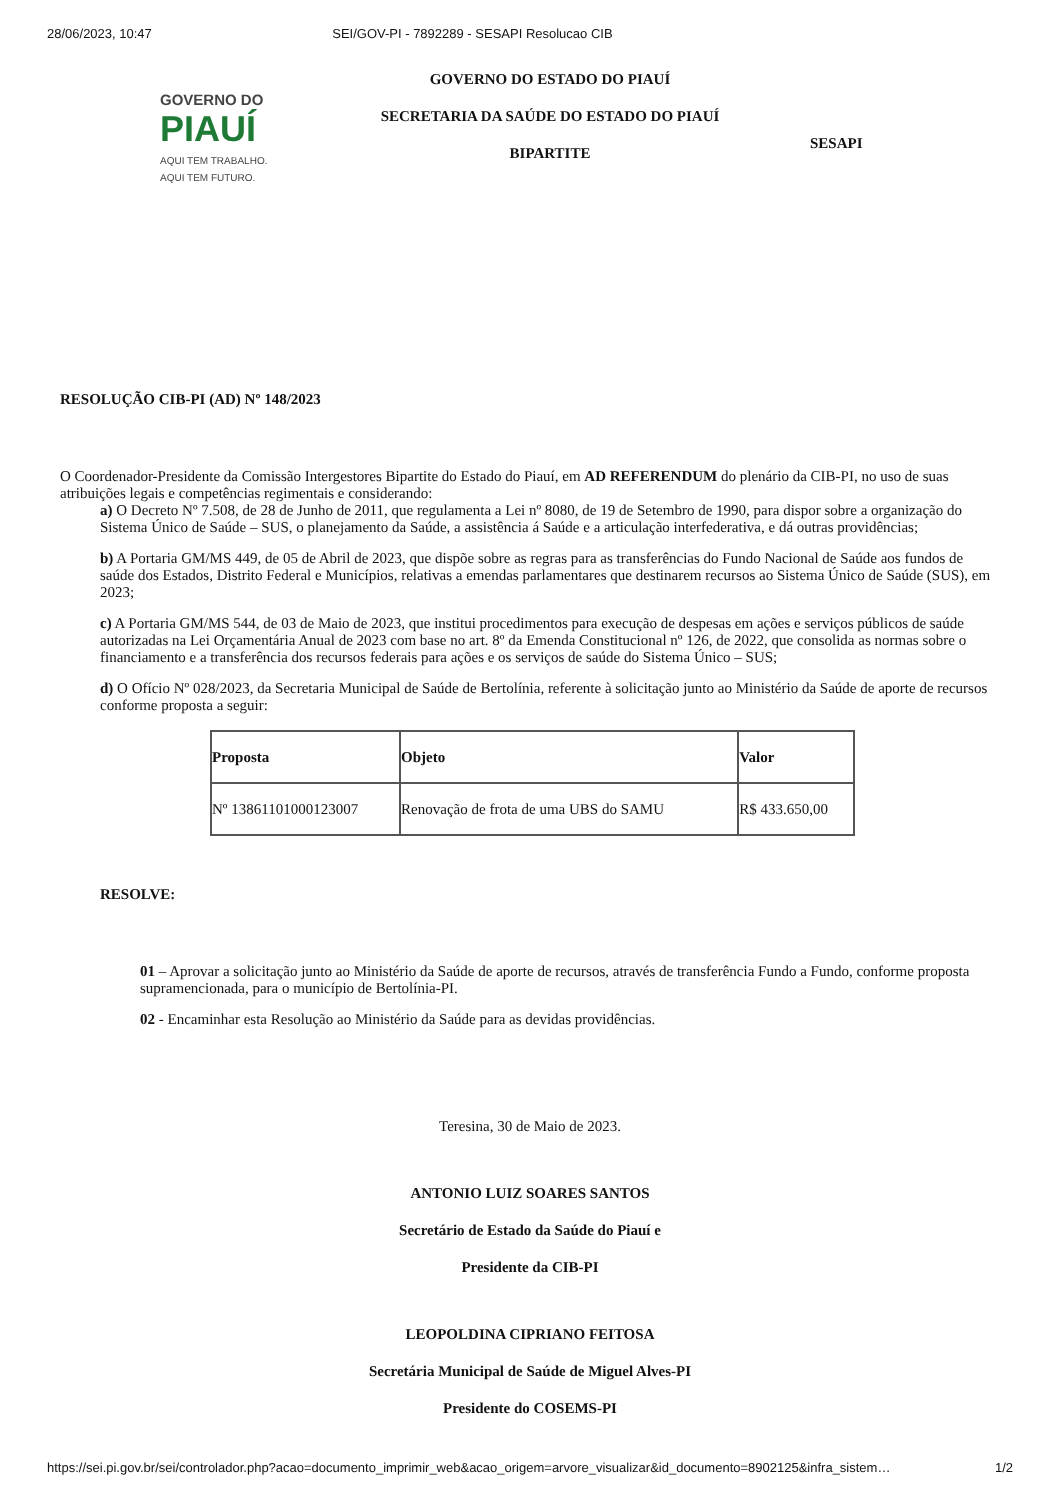28/06/2023, 10:47 SEI/GOV-PI - 7892289 - SESAPI Resolucao CIB
GOVERNO DO
PIAUÍ
AQUI TEM TRABALHO.
AQUI TEM FUTURO.
GOVERNO DO ESTADO DO PIAUÍ
SECRETARIA DA SAÚDE DO ESTADO DO PIAUÍ
BIPARTITE
SESAPI
RESOLUÇÃO CIB-PI (AD) Nº 148/2023
O Coordenador-Presidente da Comissão Intergestores Bipartite do Estado do Piauí, em AD REFERENDUM do plenário da CIB-PI, no uso de suas atribuições legais e competências regimentais e considerando:
a) O Decreto Nº 7.508, de 28 de Junho de 2011, que regulamenta a Lei nº 8080, de 19 de Setembro de 1990, para dispor sobre a organização do Sistema Único de Saúde – SUS, o planejamento da Saúde, a assistência á Saúde e a articulação interfederativa, e dá outras providências;
b) A Portaria GM/MS 449, de 05 de Abril de 2023, que dispõe sobre as regras para as transferências do Fundo Nacional de Saúde aos fundos de saúde dos Estados, Distrito Federal e Municípios, relativas a emendas parlamentares que destinarem recursos ao Sistema Único de Saúde (SUS), em 2023;
c) A Portaria GM/MS 544, de 03 de Maio de 2023, que institui procedimentos para execução de despesas em ações e serviços públicos de saúde autorizadas na Lei Orçamentária Anual de 2023 com base no art. 8º da Emenda Constitucional nº 126, de 2022, que consolida as normas sobre o financiamento e a transferência dos recursos federais para ações e os serviços de saúde do Sistema Único – SUS;
d) O Ofício Nº 028/2023, da Secretaria Municipal de Saúde de Bertolínia, referente à solicitação junto ao Ministério da Saúde de aporte de recursos conforme proposta a seguir:
| Proposta | Objeto | Valor |
| --- | --- | --- |
| Nº 13861101000123007 | Renovação de frota de uma UBS do SAMU | R$ 433.650,00 |
RESOLVE:
01 – Aprovar a solicitação junto ao Ministério da Saúde de aporte de recursos, através de transferência Fundo a Fundo, conforme proposta supramencionada, para o município de Bertolínia-PI.
02 - Encaminhar esta Resolução ao Ministério da Saúde para as devidas providências.
Teresina, 30 de Maio de 2023.
ANTONIO LUIZ SOARES SANTOS
Secretário de Estado da Saúde do Piauí e
Presidente da CIB-PI
LEOPOLDINA CIPRIANO FEITOSA
Secretária Municipal de Saúde de Miguel Alves-PI
Presidente do COSEMS-PI
https://sei.pi.gov.br/sei/controlador.php?acao=documento_imprimir_web&acao_origem=arvore_visualizar&id_documento=8902125&infra_sistem… 1/2